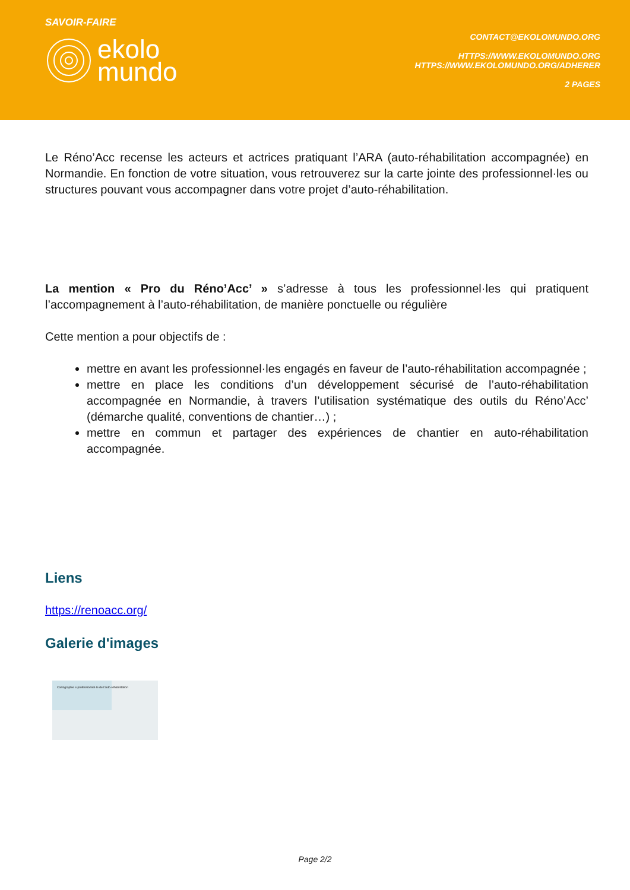SAVOIR-FAIRE
ekolo
mundo
CONTACT@EKOLOMUNDO.ORG
HTTPS://WWW.EKOLOMUNDO.ORG
HTTPS://WWW.EKOLOMUNDO.ORG/ADHERER
2 PAGES
Le Réno’Acc recense les acteurs et actrices pratiquant l’ARA (auto-réhabilitation accompagnée) en Normandie. En fonction de votre situation, vous retrouverez sur la carte jointe des professionnel·les ou structures pouvant vous accompagner dans votre projet d’auto-réhabilitation.
La mention « Pro du Réno’Acc’ » s’adresse à tous les professionnel·les qui pratiquent l’accompagnement à l’auto-réhabilitation, de manière ponctuelle ou régulière
Cette mention a pour objectifs de :
mettre en avant les professionnel·les engagés en faveur de l’auto-réhabilitation accompagnée ;
mettre en place les conditions d’un développement sécurisé de l’auto-réhabilitation accompagnée en Normandie, à travers l’utilisation systématique des outils du Réno’Acc’ (démarche qualité, conventions de chantier…) ;
mettre en commun et partager des expériences de chantier en auto-réhabilitation accompagnée.
Liens
https://renoacc.org/
Galerie d'images
Cartographie e professionnel·le de l'auto-réhabilitation
Page 2/2